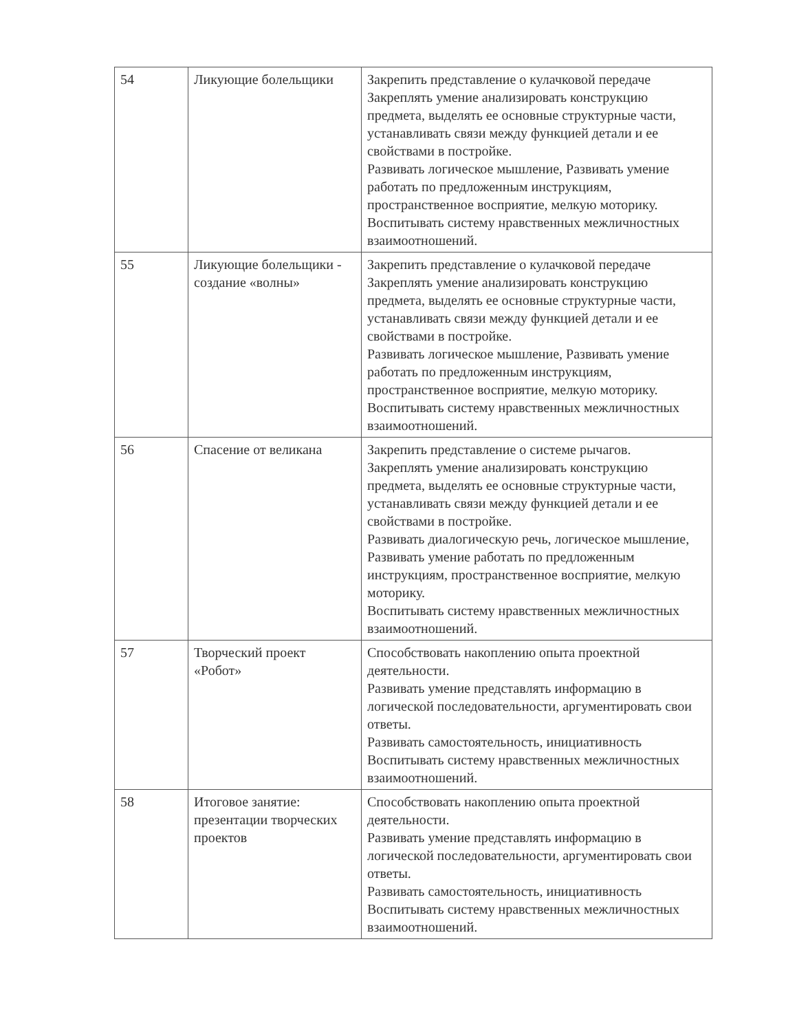| 54 | Ликующие болельщики | Закрепить представление о кулачковой передаче Закреплять умение анализировать конструкцию предмета, выделять ее основные структурные части, устанавливать связи между функцией детали и ее свойствами в постройке. Развивать логическое мышление, Развивать умение работать по предложенным инструкциям, пространственное восприятие, мелкую моторику. Воспитывать систему нравственных межличностных взаимоотношений. |
| 55 | Ликующие болельщики - создание «волны» | Закрепить представление о кулачковой передаче Закреплять умение анализировать конструкцию предмета, выделять ее основные структурные части, устанавливать связи между функцией детали и ее свойствами в постройке. Развивать логическое мышление, Развивать умение работать по предложенным инструкциям, пространственное восприятие, мелкую моторику. Воспитывать систему нравственных межличностных взаимоотношений. |
| 56 | Спасение от великана | Закрепить представление о системе рычагов. Закреплять умение анализировать конструкцию предмета, выделять ее основные структурные части, устанавливать связи между функцией детали и ее свойствами в постройке. Развивать диалогическую речь, логическое мышление, Развивать умение работать по предложенным инструкциям, пространственное восприятие, мелкую моторику. Воспитывать систему нравственных межличностных взаимоотношений. |
| 57 | Творческий проект «Робот» | Способствовать накоплению опыта проектной деятельности. Развивать умение представлять информацию в логической последовательности, аргументировать свои ответы. Развивать самостоятельность, инициативность Воспитывать систему нравственных межличностных взаимоотношений. |
| 58 | Итоговое занятие: презентации творческих проектов | Способствовать накоплению опыта проектной деятельности. Развивать умение представлять информацию в логической последовательности, аргументировать свои ответы. Развивать самостоятельность, инициативность Воспитывать систему нравственных межличностных взаимоотношений. |